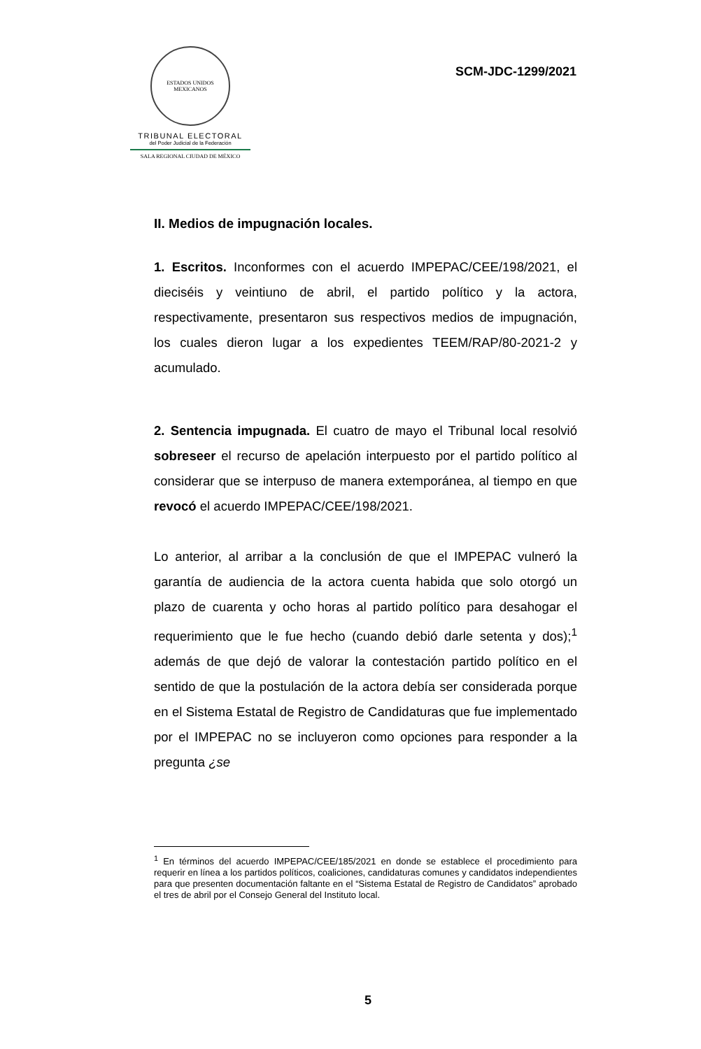ESTADOS UNIDOS MEXICANOS
TRIBUNAL ELECTORAL
del Poder Judicial de la Federación
SALA REGIONAL CIUDAD DE MÉXICO
SCM-JDC-1299/2021
II. Medios de impugnación locales.
1. Escritos. Inconformes con el acuerdo IMPEPAC/CEE/198/2021, el dieciséis y veintiuno de abril, el partido político y la actora, respectivamente, presentaron sus respectivos medios de impugnación, los cuales dieron lugar a los expedientes TEEM/RAP/80-2021-2 y acumulado.
2. Sentencia impugnada. El cuatro de mayo el Tribunal local resolvió sobreseer el recurso de apelación interpuesto por el partido político al considerar que se interpuso de manera extemporánea, al tiempo en que revocó el acuerdo IMPEPAC/CEE/198/2021.
Lo anterior, al arribar a la conclusión de que el IMPEPAC vulneró la garantía de audiencia de la actora cuenta habida que solo otorgó un plazo de cuarenta y ocho horas al partido político para desahogar el requerimiento que le fue hecho (cuando debió darle setenta y dos);<sup>1</sup> además de que dejó de valorar la contestación partido político en el sentido de que la postulación de la actora debía ser considerada porque en el Sistema Estatal de Registro de Candidaturas que fue implementado por el IMPEPAC no se incluyeron como opciones para responder a la pregunta ¿se
<sup>1</sup> En términos del acuerdo IMPEPAC/CEE/185/2021 en donde se establece el procedimiento para requerir en línea a los partidos políticos, coaliciones, candidaturas comunes y candidatos independientes para que presenten documentación faltante en el “Sistema Estatal de Registro de Candidatos” aprobado el tres de abril por el Consejo General del Instituto local.
5